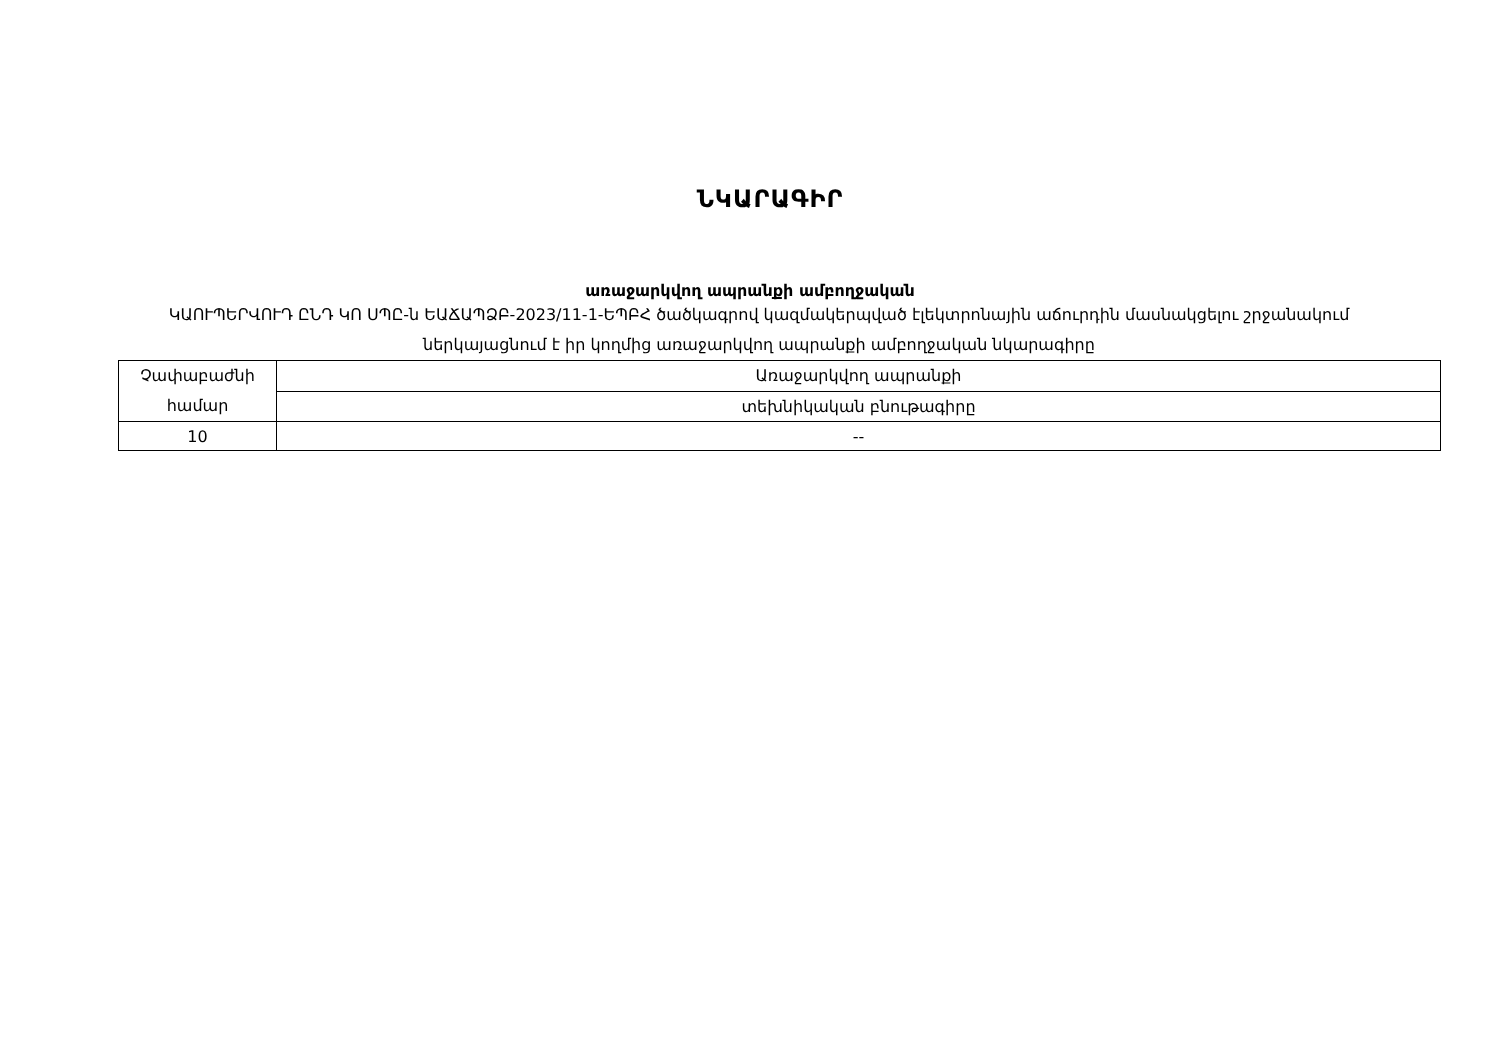ՆԿԱՐԱԳԻՐ
առաջարկվող ապրանքի ամբողջական
ԿԱՈՒՊԵՐՎՈՒԴ ԸՆԴ ԿՈ ՍՊԸ-ն ԵԱՃԱՊՁԲ-2023/11-1-ԵՊԲՀ ծածկագրով կազմակերպված էլեկտրոնային աճուրդին մասնակցելու շրջանակում ներկայացնում է իր կողմից առաջարկվող ապրանքի ամբողջական նկարագիրը
| Չափաբաժնի համար | Առաջարկվող ապրանքի |
| | տեխնիկական բնութագիրը |
| 10 | -- |